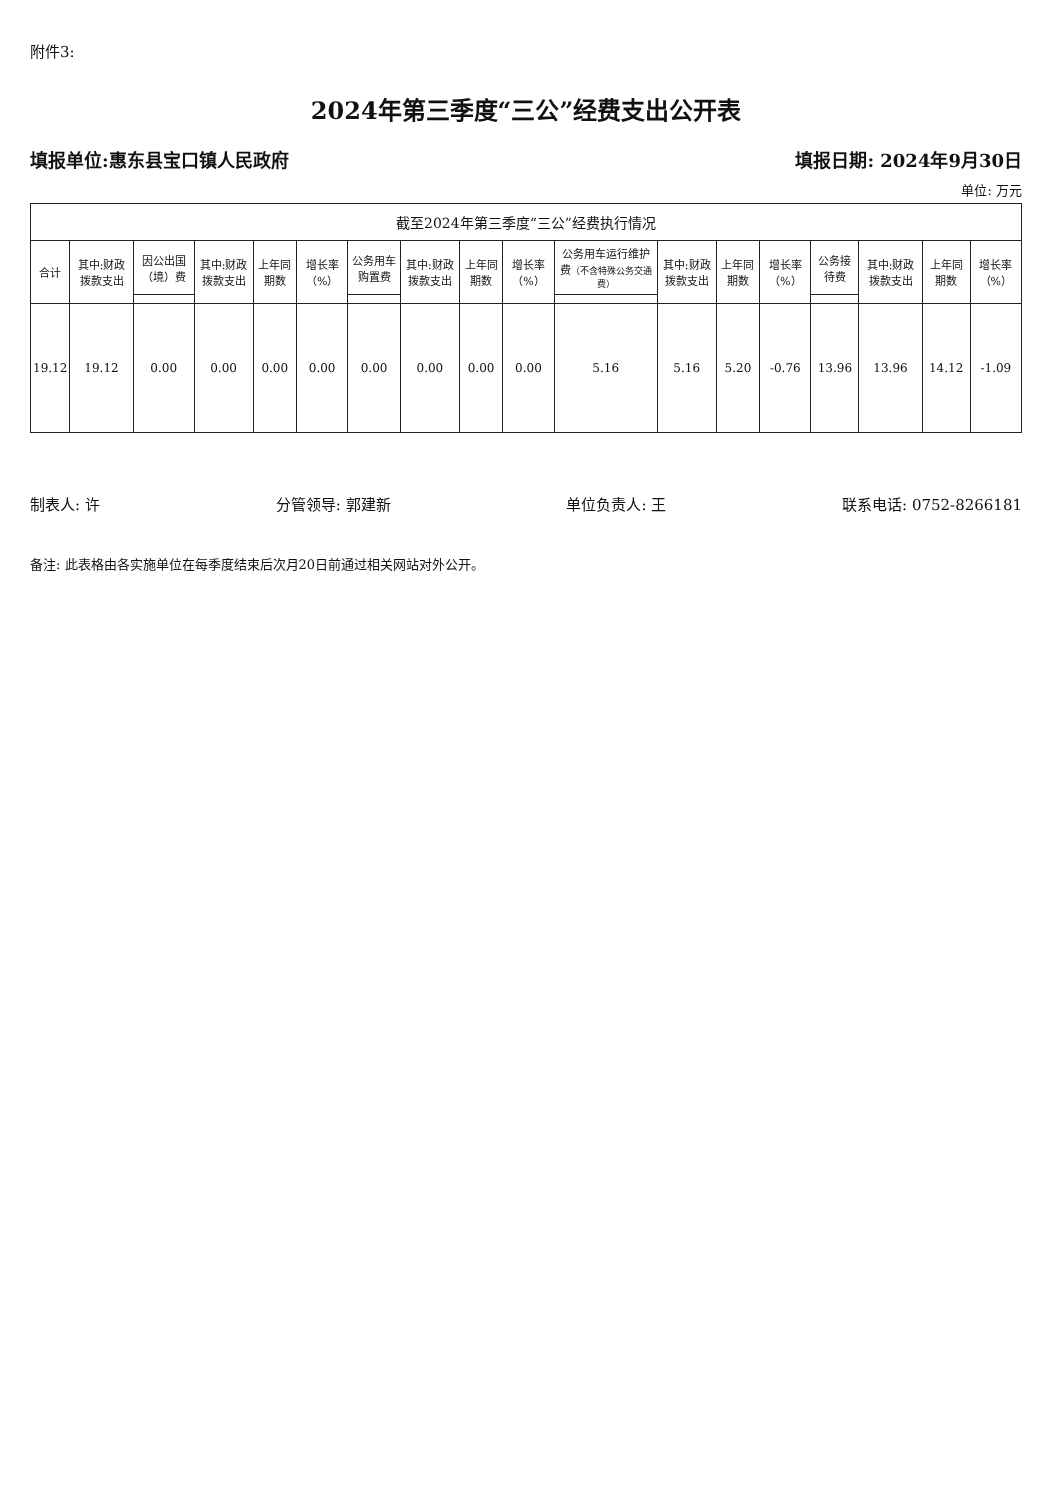附件3:
2024年第三季度“三公”经费支出公开表
填报单位:惠东县宝口镇人民政府 填报日期: 2024年9月30日
单位: 万元
| 截至2024年第三季度“三公”经费执行情况 | | | | | | | | | | | | | | | | | |
| --- | --- | --- | --- | --- | --- | --- | --- | --- | --- | --- | --- | --- | --- | --- | --- | --- | --- |
| 合计 | 其中:财政拨款支出 | 因公出国（境）费 | 其中:财政拨款支出 | 上年同期数 | 增长率（%） | 公务用车购置费 | 其中:财政拨款支出 | 上年同期数 | 增长率（%） | 公务用车运行维护费 （不含特殊公务交通费） | 其中:财政拨款支出 | 上年同期数 | 增长率（%） | 公务接待费 | 其中:财政拨款支出 | 上年同期数 | 增长率（%） |
| 19.12 | 19.12 | 0.00 | 0.00 | 0.00 | 0.00 | 0.00 | 0.00 | 0.00 | 0.00 | 5.16 | 5.16 | 5.20 | -0.76 | 13.96 | 13.96 | 14.12 | -1.09 |
制表人: 许 分管领导: 郭建新 单位负责人: 王 联系电话: 0752-8266181
备注: 此表格由各实施单位在每季度结束后次月20日前通过相关网站对外公开。